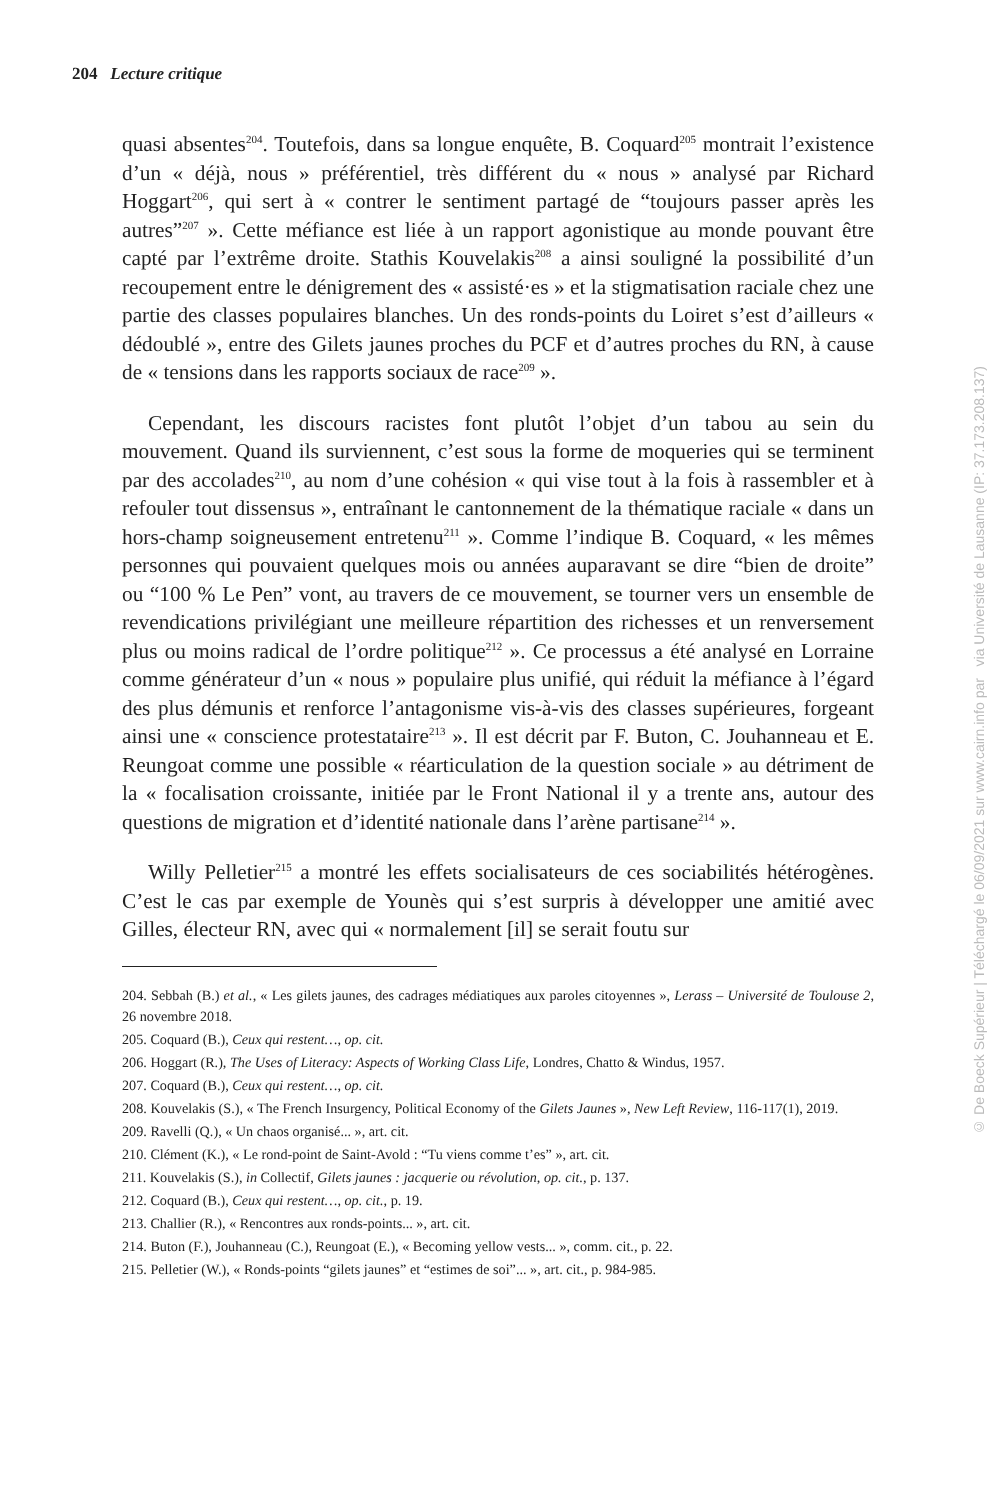204 Lecture critique
quasi absentes<sup>204</sup>. Toutefois, dans sa longue enquête, B. Coquard<sup>205</sup> montrait l’existence d’un « déjà, nous » préférentiel, très différent du « nous » analysé par Richard Hoggart<sup>206</sup>, qui sert à « contrer le sentiment partagé de “toujours passer après les autres”<sup>207</sup> ». Cette méfiance est liée à un rapport agonistique au monde pouvant être capté par l’extrême droite. Stathis Kouvelakis<sup>208</sup> a ainsi souligné la possibilité d’un recoupement entre le dénigrement des « assisté·es » et la stigmatisation raciale chez une partie des classes populaires blanches. Un des ronds-points du Loiret s’est d’ailleurs « dédoublé », entre des Gilets jaunes proches du PCF et d’autres proches du RN, à cause de « tensions dans les rapports sociaux de race<sup>209</sup> ».
Cependant, les discours racistes font plutôt l’objet d’un tabou au sein du mouvement. Quand ils surviennent, c’est sous la forme de moqueries qui se terminent par des accolades<sup>210</sup>, au nom d’une cohésion « qui vise tout à la fois à rassembler et à refouler tout dissensus », entraînant le cantonnement de la thématique raciale « dans un hors-champ soigneusement entretenu<sup>211</sup> ». Comme l’indique B. Coquard, « les mêmes personnes qui pouvaient quelques mois ou années auparavant se dire “bien de droite” ou “100 % Le Pen” vont, au travers de ce mouvement, se tourner vers un ensemble de revendications privilégiant une meilleure répartition des richesses et un renversement plus ou moins radical de l’ordre politique<sup>212</sup> ». Ce processus a été analysé en Lorraine comme générateur d’un « nous » populaire plus unifié, qui réduit la méfiance à l’égard des plus démunis et renforce l’antagonisme vis-à-vis des classes supérieures, forgeant ainsi une « conscience protestataire<sup>213</sup> ». Il est décrit par F. Buton, C. Jouhanneau et E. Reungoat comme une possible « réarticulation de la question sociale » au détriment de la « focalisation croissante, initiée par le Front National il y a trente ans, autour des questions de migration et d’identité nationale dans l’arène partisane<sup>214</sup> ».
Willy Pelletier<sup>215</sup> a montré les effets socialisateurs de ces sociabilités hétérogènes. C’est le cas par exemple de Younès qui s’est surpris à développer une amitié avec Gilles, électeur RN, avec qui « normalement [il] se serait foutu sur
204. Sebbah (B.) et al., « Les gilets jaunes, des cadrages médiatiques aux paroles citoyennes », Lerass – Université de Toulouse 2, 26 novembre 2018.
205. Coquard (B.), Ceux qui restent…, op. cit.
206. Hoggart (R.), The Uses of Literacy: Aspects of Working Class Life, Londres, Chatto & Windus, 1957.
207. Coquard (B.), Ceux qui restent…, op. cit.
208. Kouvelakis (S.), « The French Insurgency, Political Economy of the Gilets Jaunes », New Left Review, 116-117(1), 2019.
209. Ravelli (Q.), « Un chaos organisé... », art. cit.
210. Clément (K.), « Le rond-point de Saint-Avold : “Tu viens comme t’es” », art. cit.
211. Kouvelakis (S.), in Collectif, Gilets jaunes : jacquerie ou révolution, op. cit., p. 137.
212. Coquard (B.), Ceux qui restent…, op. cit., p. 19.
213. Challier (R.), « Rencontres aux ronds-points... », art. cit.
214. Buton (F.), Jouhanneau (C.), Reungoat (E.), « Becoming yellow vests... », comm. cit., p. 22.
215. Pelletier (W.), « Ronds-points “gilets jaunes” et “estimes de soi”... », art. cit., p. 984-985.
© De Boeck Supérieur | Téléchargé le 06/09/2021 sur www.cairn.info par via Université de Lausanne (IP: 37.173.208.137)